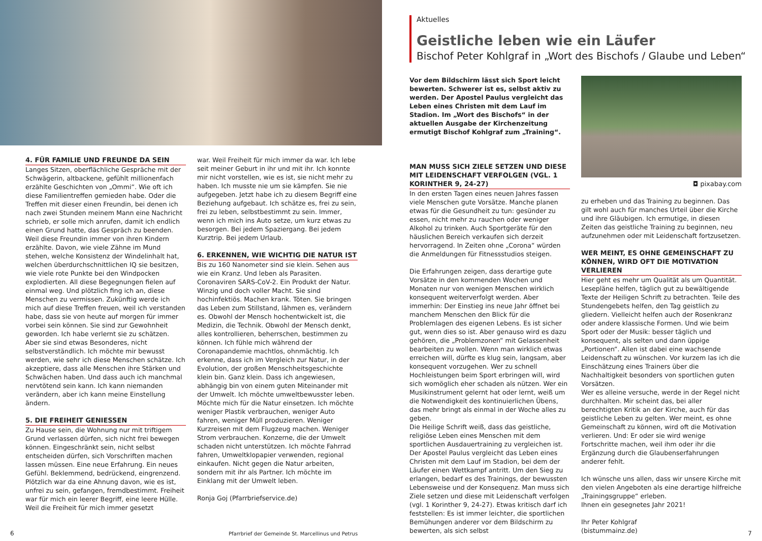4. FÜR FAMILIE UND FREUNDE DA SEIN
Langes Sitzen, oberflächliche Gespräche mit der Schwägerin, altbackene, gefühlt millionenfach erzählte Geschichten von „Ommi“. Wie oft ich diese Familientreffen gemieden habe. Oder die Treffen mit dieser einen Freundin, bei denen ich nach zwei Stunden meinem Mann eine Nachricht schrieb, er solle mich anrufen, damit ich endlich einen Grund hatte, das Gespräch zu beenden. Weil diese Freundin immer von ihren Kindern erzählte. Davon, wie viele Zähne im Mund stehen, welche Konsistenz der Windelinhalt hat, welchen überdurchschnittlichen IQ sie besitzen, wie viele rote Punkte bei den Windpocken explodierten. All diese Begegnungen fielen auf einmal weg. Und plötzlich fing ich an, diese Menschen zu vermissen. Zukünftig werde ich mich auf diese Treffen freuen, weil ich verstanden habe, dass sie von heute auf morgen für immer vorbei sein können. Sie sind zur Gewohnheit geworden. Ich habe verlernt sie zu schätzen. Aber sie sind etwas Besonderes, nicht selbstverständlich. Ich möchte mir bewusst werden, wie sehr ich diese Menschen schätze. Ich akzeptiere, dass alle Menschen ihre Stärken und Schwächen haben. Und dass auch ich manchmal nervtötend sein kann. Ich kann niemanden verändern, aber ich kann meine Einstellung ändern.
5. DIE FREIHEIT GENIESSEN
Zu Hause sein, die Wohnung nur mit triftigem Grund verlassen dürfen, sich nicht frei bewegen können. Eingeschränkt sein, nicht selbst entscheiden dürfen, sich Vorschriften machen lassen müssen. Eine neue Erfahrung. Ein neues Gefühl. Beklemmend, bedrückend, eingrenzend. Plötzlich war da eine Ahnung davon, wie es ist, unfrei zu sein, gefangen, fremdbestimmt. Freiheit war für mich ein leerer Begriff, eine leere Hülle. Weil die Freiheit für mich immer gesetzt
war. Weil Freiheit für mich immer da war. Ich lebe seit meiner Geburt in ihr und mit ihr. Ich konnte mir nicht vorstellen, wie es ist, sie nicht mehr zu haben. Ich musste nie um sie kämpfen. Sie nie aufgegeben. Jetzt habe ich zu diesem Begriff eine Beziehung aufgebaut. Ich schätze es, frei zu sein, frei zu leben, selbstbestimmt zu sein. Immer, wenn ich mich ins Auto setze, um kurz etwas zu besorgen. Bei jedem Spaziergang. Bei jedem Kurztrip. Bei jedem Urlaub.
6. ERKENNEN, WIE WICHTIG DIE NATUR IST
Bis zu 160 Nanometer sind sie klein. Sehen aus wie ein Kranz. Und leben als Parasiten. Coronaviren SARS-CoV-2. Ein Produkt der Natur. Winzig und doch voller Macht. Sie sind hochinfektiös. Machen krank. Töten. Sie bringen das Leben zum Stillstand, lähmen es, verändern es. Obwohl der Mensch hochentwickelt ist, die Medizin, die Technik. Obwohl der Mensch denkt, alles kontrollieren, beherrschen, bestimmen zu können. Ich fühle mich während der Coronapandemie machtlos, ohnmächtig. Ich erkenne, dass ich im Vergleich zur Natur, in der Evolution, der großen Menschheitsgeschichte klein bin. Ganz klein. Dass ich angewiesen, abhängig bin von einem guten Miteinander mit der Umwelt. Ich möchte umweltbewusster leben. Möchte mich für die Natur einsetzen. Ich möchte weniger Plastik verbrauchen, weniger Auto fahren, weniger Müll produzieren. Weniger Kurzreisen mit dem Flugzeug machen. Weniger Strom verbrauchen. Konzerne, die der Umwelt schaden nicht unterstützen. Ich möchte Fahrrad fahren, Umweltklopapier verwenden, regional einkaufen. Nicht gegen die Natur arbeiten, sondern mit ihr als Partner. Ich möchte im Einklang mit der Umwelt leben.
Ronja Goj (Pfarrbriefservice.de)
6
Pfarrbrief der Gemeinde St. Marcellinus und Petrus
Aktuelles
Geistliche leben wie ein Läufer
Bischof Peter Kohlgraf in „Wort des Bischofs / Glaube und Leben“
Vor dem Bildschirm lässt sich Sport leicht bewerten. Schwerer ist es, selbst aktiv zu werden. Der Apostel Paulus vergleicht das Leben eines Christen mit dem Lauf im Stadion. Im „Wort des Bischofs“ in der aktuellen Ausgabe der Kirchenzeitung ermutigt Bischof Kohlgraf zum „Training“.
MAN MUSS SICH ZIELE SETZEN UND DIESE MIT LEIDENSCHAFT VERFOLGEN (VGL. 1 KORINTHER 9, 24-27)
In den ersten Tagen eines neuen Jahres fassen viele Menschen gute Vorsätze. Manche planen etwas für die Gesundheit zu tun: gesünder zu essen, nicht mehr zu rauchen oder weniger Alkohol zu trinken. Auch Sportgeräte für den häuslichen Bereich verkaufen sich derzeit hervorragend. In Zeiten ohne „Corona“ würden die Anmeldungen für Fitnessstudios steigen.
Die Erfahrungen zeigen, dass derartige gute Vorsätze in den kommenden Wochen und Monaten nur von wenigen Menschen wirklich konsequent weiterverfolgt werden. Aber immerhin: Der Einstieg ins neue Jahr öffnet bei manchem Menschen den Blick für die Problemlagen des eigenen Lebens. Es ist sicher gut, wenn dies so ist. Aber genauso wird es dazu gehören, die „Problemzonen“ mit Gelassenheit bearbeiten zu wollen. Wenn man wirklich etwas erreichen will, dürfte es klug sein, langsam, aber konsequent vorzugehen. Wer zu schnell Hochleistungen beim Sport erbringen will, wird sich womöglich eher schaden als nützen. Wer ein Musikinstrument gelernt hat oder lernt, weiß um die Notwendigkeit des kontinuierlichen Übens, das mehr bringt als einmal in der Woche alles zu geben.
Die Heilige Schrift weiß, dass das geistliche, religiöse Leben eines Menschen mit dem sportlichen Ausdauertraining zu vergleichen ist. Der Apostel Paulus vergleicht das Leben eines Christen mit dem Lauf im Stadion, bei dem der Läufer einen Wettkampf antritt. Um den Sieg zu erlangen, bedarf es des Trainings, der bewussten Lebensweise und der Konsequenz. Man muss sich Ziele setzen und diese mit Leidenschaft verfolgen (vgl. 1 Korinther 9, 24-27). Etwas kritisch darf ich feststellen: Es ist immer leichter, die sportlichen Bemühungen anderer vor dem Bildschirm zu bewerten, als sich selbst
◘ pixabay.com
zu erheben und das Training zu beginnen. Das gilt wohl auch für manches Urteil über die Kirche und ihre Gläubigen. Ich ermutige, in diesen Zeiten das geistliche Training zu beginnen, neu aufzunehmen oder mit Leidenschaft fortzusetzen.
WER MEINT, ES OHNE GEMEINSCHAFT ZU KÖNNEN, WIRD OFT DIE MOTIVATION VERLIEREN
Hier geht es mehr um Qualität als um Quantität. Lesepläne helfen, täglich gut zu bewältigende Texte der Heiligen Schrift zu betrachten. Teile des Stundengebets helfen, den Tag geistlich zu gliedern. Vielleicht helfen auch der Rosenkranz oder andere klassische Formen. Und wie beim Sport oder der Musik: besser täglich und konsequent, als selten und dann üppige „Portionen“. Allen ist dabei eine wachsende Leidenschaft zu wünschen. Vor kurzem las ich die Einschätzung eines Trainers über die Nachhaltigkeit besonders von sportlichen guten Vorsätzen.
Wer es alleine versuche, werde in der Regel nicht durchhalten. Mir scheint das, bei aller berechtigten Kritik an der Kirche, auch für das geistliche Leben zu gelten. Wer meint, es ohne Gemeinschaft zu können, wird oft die Motivation verlieren. Und: Er oder sie wird wenige Fortschritte machen, weil ihm oder ihr die Ergänzung durch die Glaubenserfahrungen anderer fehlt.
Ich wünsche uns allen, dass wir unsere Kirche mit den vielen Angeboten als eine derartige hilfreiche „Trainingsgruppe“ erleben.
Ihnen ein gesegnetes Jahr 2021!
Ihr Peter Kohlgraf
(bistummainz.de)
7